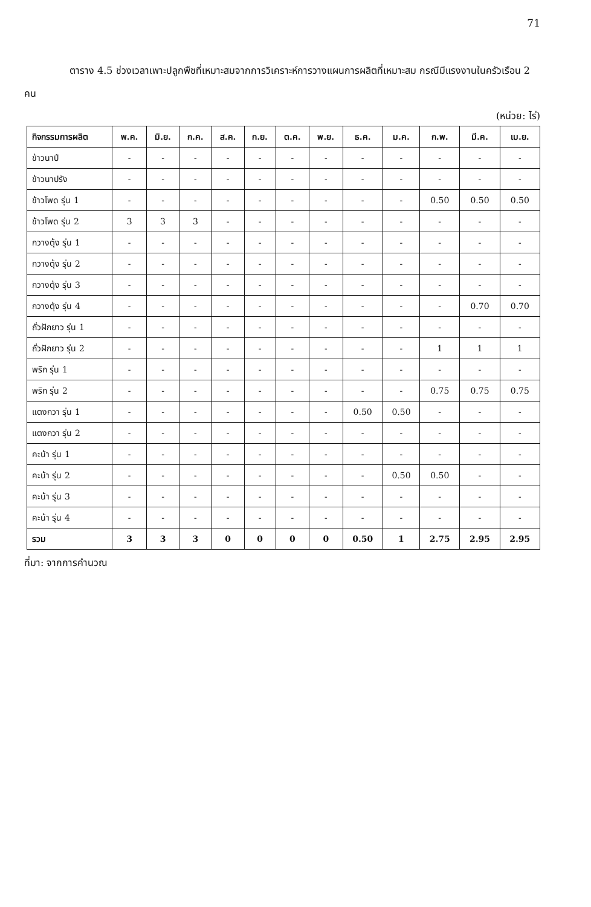71
ตาราง 4.5 ช่วงเวลาเพาะปลูกพืชที่เหมาะสมจากการวิเคราะห์การวางแผนการผลิตที่เหมาะสม กรณีมีแรงงานในครัวเรือน 2 คน
(หน่วย: ไร่)
| กิจกรรมการผลิต | พ.ค. | มิ.ย. | ก.ค. | ส.ค. | ก.ย. | ต.ค. | พ.ย. | ธ.ค. | ม.ค. | ก.พ. | มี.ค. | เม.ย. |
| --- | --- | --- | --- | --- | --- | --- | --- | --- | --- | --- | --- | --- |
| ข้าวนาปี | - | - | - | - | - | - | - | - | - | - | - | - |
| ข้าวนาปรัง | - | - | - | - | - | - | - | - | - | - | - | - |
| ข้าวโพด รุ่น 1 | - | - | - | - | - | - | - | - | - | 0.50 | 0.50 | 0.50 |
| ข้าวโพด รุ่น 2 | 3 | 3 | 3 | - | - | - | - | - | - | - | - | - |
| กวางตุ้ง รุ่น 1 | - | - | - | - | - | - | - | - | - | - | - | - |
| กวางตุ้ง รุ่น 2 | - | - | - | - | - | - | - | - | - | - | - | - |
| กวางตุ้ง รุ่น 3 | - | - | - | - | - | - | - | - | - | - | - | - |
| กวางตุ้ง รุ่น 4 | - | - | - | - | - | - | - | - | - | - | 0.70 | 0.70 |
| ถั่วฝักยาว รุ่น 1 | - | - | - | - | - | - | - | - | - | - | - | - |
| ถั่วฝักยาว รุ่น 2 | - | - | - | - | - | - | - | - | - | 1 | 1 | 1 |
| พริก รุ่น 1 | - | - | - | - | - | - | - | - | - | - | - | - |
| พริก รุ่น 2 | - | - | - | - | - | - | - | - | - | 0.75 | 0.75 | 0.75 |
| แตงกวา รุ่น 1 | - | - | - | - | - | - | - | 0.50 | 0.50 | - | - | - |
| แตงกวา รุ่น 2 | - | - | - | - | - | - | - | - | - | - | - | - |
| คะน้า รุ่น 1 | - | - | - | - | - | - | - | - | - | - | - | - |
| คะน้า รุ่น 2 | - | - | - | - | - | - | - | - | 0.50 | 0.50 | - | - |
| คะน้า รุ่น 3 | - | - | - | - | - | - | - | - | - | - | - | - |
| คะน้า รุ่น 4 | - | - | - | - | - | - | - | - | - | - | - | - |
| รวม | 3 | 3 | 3 | 0 | 0 | 0 | 0 | 0.50 | 1 | 2.75 | 2.95 | 2.95 |
ที่มา: จากการคำนวณ